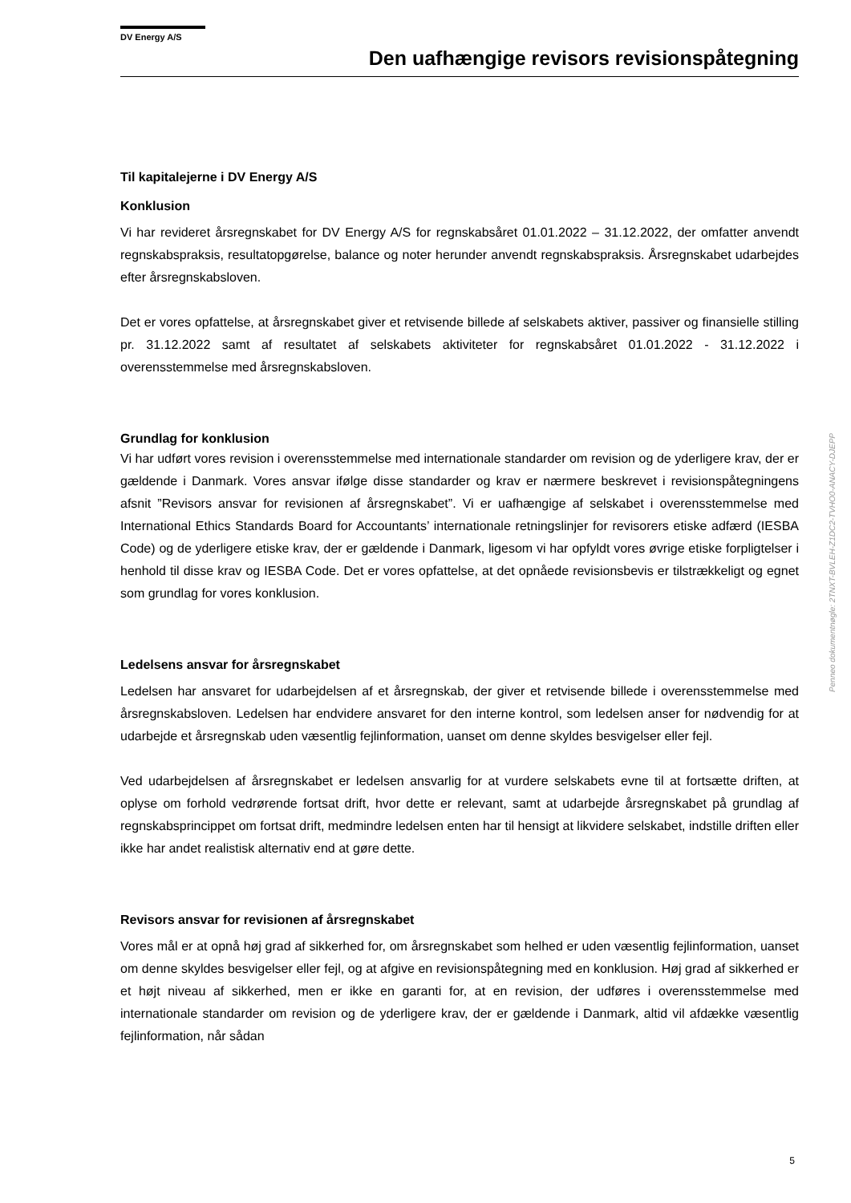DV Energy A/S
Den uafhængige revisors revisionspåtegning
Til kapitalejerne i DV Energy A/S
Konklusion
Vi har revideret årsregnskabet for DV Energy A/S for regnskabsåret 01.01.2022 – 31.12.2022, der omfatter anvendt regnskabspraksis, resultatopgørelse, balance og noter herunder anvendt regnskabspraksis. Årsregnskabet udarbejdes efter årsregnskabsloven.
Det er vores opfattelse, at årsregnskabet giver et retvisende billede af selskabets aktiver, passiver og finansielle stilling pr. 31.12.2022 samt af resultatet af selskabets aktiviteter for regnskabsåret 01.01.2022 - 31.12.2022 i overensstemmelse med årsregnskabsloven.
Grundlag for konklusion
Vi har udført vores revision i overensstemmelse med internationale standarder om revision og de yderligere krav, der er gældende i Danmark. Vores ansvar ifølge disse standarder og krav er nærmere beskrevet i revisionspåtegningens afsnit ”Revisors ansvar for revisionen af årsregnskabet”. Vi er uafhængige af selskabet i overensstemmelse med International Ethics Standards Board for Accountants’ internationale retningslinjer for revisorers etiske adfærd (IESBA Code) og de yderligere etiske krav, der er gældende i Danmark, ligesom vi har opfyldt vores øvrige etiske forpligtelser i henhold til disse krav og IESBA Code. Det er vores opfattelse, at det opnåede revisionsbevis er tilstrækkeligt og egnet som grundlag for vores konklusion.
Ledelsens ansvar for årsregnskabet
Ledelsen har ansvaret for udarbejdelsen af et årsregnskab, der giver et retvisende billede i overensstemmelse med årsregnskabsloven. Ledelsen har endvidere ansvaret for den interne kontrol, som ledelsen anser for nødvendig for at udarbejde et årsregnskab uden væsentlig fejlinformation, uanset om denne skyldes besvigelser eller fejl.
Ved udarbejdelsen af årsregnskabet er ledelsen ansvarlig for at vurdere selskabets evne til at fortsætte driften, at oplyse om forhold vedrørende fortsat drift, hvor dette er relevant, samt at udarbejde årsregnskabet på grundlag af regnskabsprincippet om fortsat drift, medmindre ledelsen enten har til hensigt at likvidere selskabet, indstille driften eller ikke har andet realistisk alternativ end at gøre dette.
Revisors ansvar for revisionen af årsregnskabet
Vores mål er at opnå høj grad af sikkerhed for, om årsregnskabet som helhed er uden væsentlig fejlinformation, uanset om denne skyldes besvigelser eller fejl, og at afgive en revisionspåtegning med en konklusion. Høj grad af sikkerhed er et højt niveau af sikkerhed, men er ikke en garanti for, at en revision, der udføres i overensstemmelse med internationale standarder om revision og de yderligere krav, der er gældende i Danmark, altid vil afdække væsentlig fejlinformation, når sådan
Penneo dokumentnøgle: 2TNXT-BVLEH-Z1DC2-TVHO0-ANACY-DJEPP
5